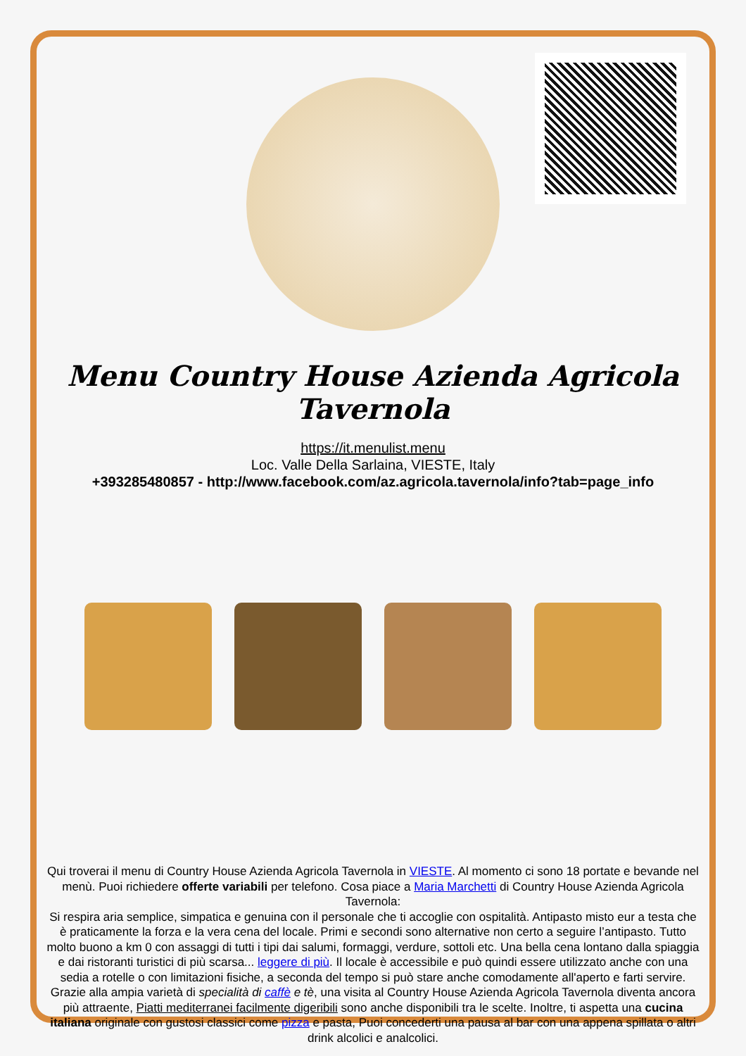Menu Country House Azienda Agricola Tavernola
https://it.menulist.menu
Loc. Valle Della Sarlaina, VIESTE, Italy
+393285480857 - http://www.facebook.com/az.agricola.tavernola/info?tab=page_info
Qui troverai il menu di Country House Azienda Agricola Tavernola in VIESTE. Al momento ci sono 18 portate e bevande nel menù. Puoi richiedere offerte variabili per telefono. Cosa piace a Maria Marchetti di Country House Azienda Agricola Tavernola:
Si respira aria semplice, simpatica e genuina con il personale che ti accoglie con ospitalità. Antipasto misto eur a testa che è praticamente la forza e la vera cena del locale. Primi e secondi sono alternative non certo a seguire l’antipasto. Tutto molto buono a km 0 con assaggi di tutti i tipi dai salumi, formaggi, verdure, sottoli etc. Una bella cena lontano dalla spiaggia e dai ristoranti turistici di più scarsa... leggere di più. Il locale è accessibile e può quindi essere utilizzato anche con una sedia a rotelle o con limitazioni fisiche, a seconda del tempo si può stare anche comodamente all'aperto e farti servire. Grazie alla ampia varietà di specialità di caffè e tè, una visita al Country House Azienda Agricola Tavernola diventa ancora più attraente, Piatti mediterranei facilmente digeribili sono anche disponibili tra le scelte. Inoltre, ti aspetta una cucina italiana originale con gustosi classici come pizza e pasta, Puoi concederti una pausa al bar con una appena spillata o altri drink alcolici e analcolici.